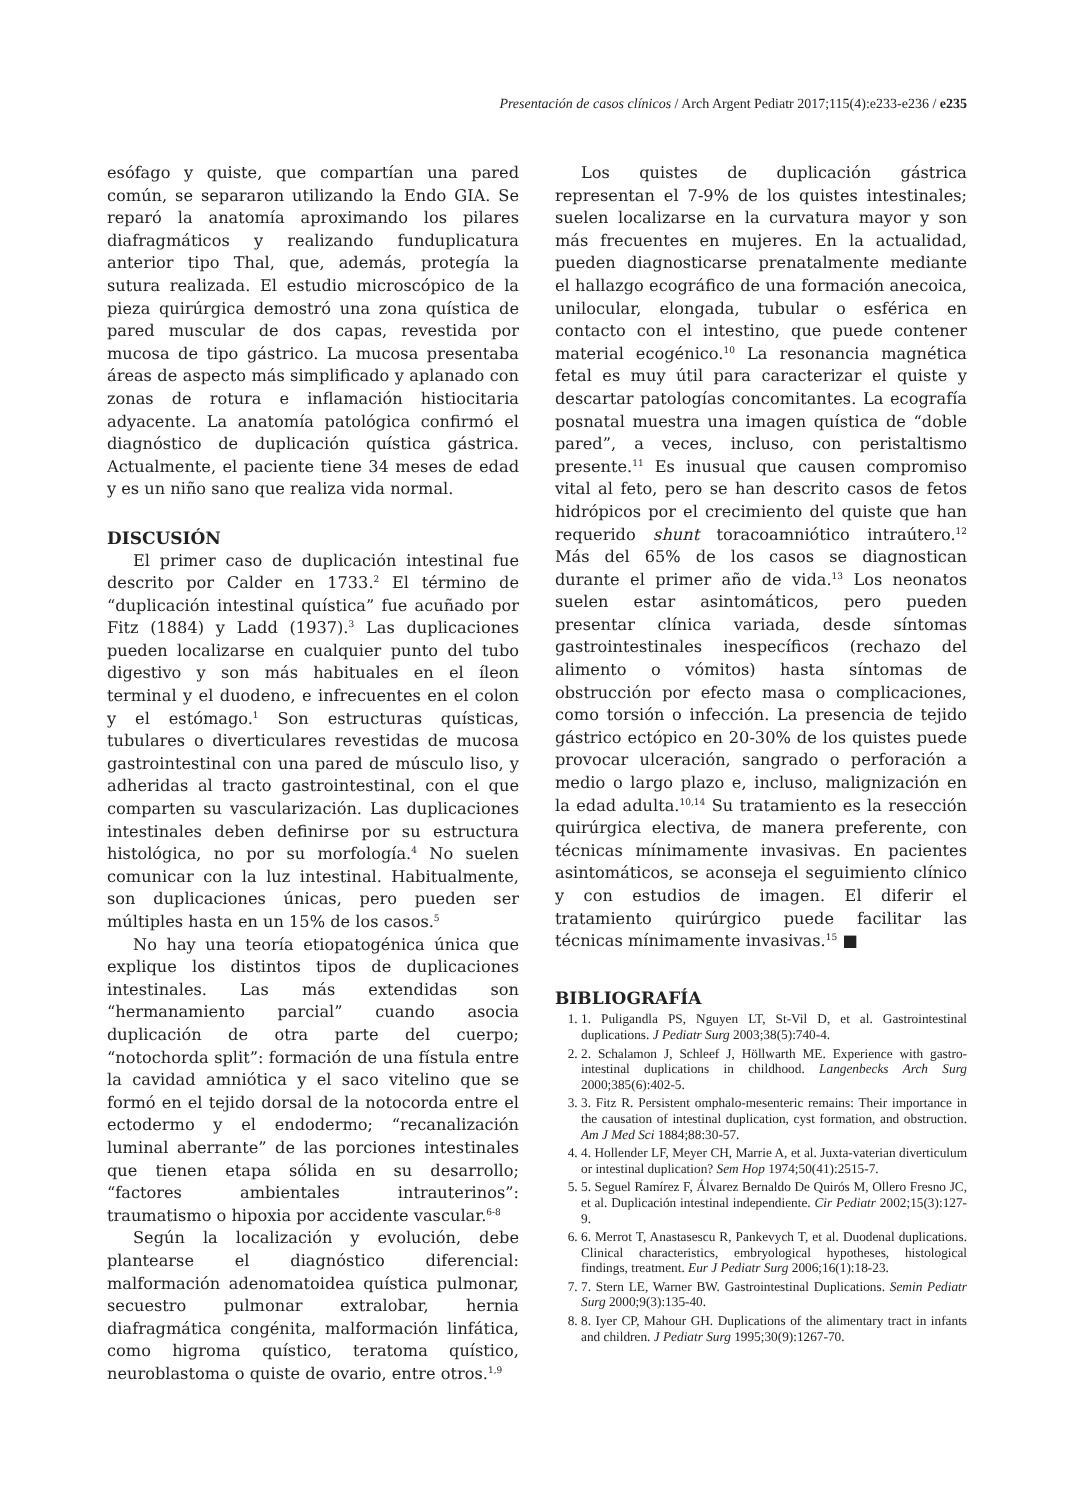Presentación de casos clínicos / Arch Argent Pediatr 2017;115(4):e233-e236 / e235
esófago y quiste, que compartían una pared común, se separaron utilizando la Endo GIA. Se reparó la anatomía aproximando los pilares diafragmáticos y realizando funduplicatura anterior tipo Thal, que, además, protegía la sutura realizada. El estudio microscópico de la pieza quirúrgica demostró una zona quística de pared muscular de dos capas, revestida por mucosa de tipo gástrico. La mucosa presentaba áreas de aspecto más simplificado y aplanado con zonas de rotura e inflamación histiocitaria adyacente. La anatomía patológica confirmó el diagnóstico de duplicación quística gástrica. Actualmente, el paciente tiene 34 meses de edad y es un niño sano que realiza vida normal.
DISCUSIÓN
El primer caso de duplicación intestinal fue descrito por Calder en 1733.<sup>2</sup> El término de “duplicación intestinal quística” fue acuñado por Fitz (1884) y Ladd (1937).<sup>3</sup> Las duplicaciones pueden localizarse en cualquier punto del tubo digestivo y son más habituales en el íleon terminal y el duodeno, e infrecuentes en el colon y el estómago.<sup>1</sup> Son estructuras quísticas, tubulares o diverticulares revestidas de mucosa gastrointestinal con una pared de músculo liso, y adheridas al tracto gastrointestinal, con el que comparten su vascularización. Las duplicaciones intestinales deben definirse por su estructura histológica, no por su morfología.<sup>4</sup> No suelen comunicar con la luz intestinal. Habitualmente, son duplicaciones únicas, pero pueden ser múltiples hasta en un 15% de los casos.<sup>5</sup>
No hay una teoría etiopatogénica única que explique los distintos tipos de duplicaciones intestinales. Las más extendidas son “hermanamiento parcial” cuando asocia duplicación de otra parte del cuerpo; “notochorda split”: formación de una fístula entre la cavidad amniótica y el saco vitelino que se formó en el tejido dorsal de la notocorda entre el ectodermo y el endodermo; “recanalización luminal aberrante” de las porciones intestinales que tienen etapa sólida en su desarrollo; “factores ambientales intrauterinos”: traumatismo o hipoxia por accidente vascular.<sup>6-8</sup>
Según la localización y evolución, debe plantearse el diagnóstico diferencial: malformación adenomatoidea quística pulmonar, secuestro pulmonar extralobar, hernia diafragmática congénita, malformación linfática, como higroma quístico, teratoma quístico, neuroblastoma o quiste de ovario, entre otros.<sup>1,9</sup>
Los quistes de duplicación gástrica representan el 7-9% de los quistes intestinales; suelen localizarse en la curvatura mayor y son más frecuentes en mujeres. En la actualidad, pueden diagnosticarse prenatalmente mediante el hallazgo ecográfico de una formación anecoica, unilocular, elongada, tubular o esférica en contacto con el intestino, que puede contener material ecogénico.<sup>10</sup> La resonancia magnética fetal es muy útil para caracterizar el quiste y descartar patologías concomitantes. La ecografía posnatal muestra una imagen quística de “doble pared”, a veces, incluso, con peristaltismo presente.<sup>11</sup> Es inusual que causen compromiso vital al feto, pero se han descrito casos de fetos hidrópicos por el crecimiento del quiste que han requerido shunt toracoamniótico intraútero.<sup>12</sup> Más del 65% de los casos se diagnostican durante el primer año de vida.<sup>13</sup> Los neonatos suelen estar asintomáticos, pero pueden presentar clínica variada, desde síntomas gastrointestinales inespecíficos (rechazo del alimento o vómitos) hasta síntomas de obstrucción por efecto masa o complicaciones, como torsión o infección. La presencia de tejido gástrico ectópico en 20-30% de los quistes puede provocar ulceración, sangrado o perforación a medio o largo plazo e, incluso, malignización en la edad adulta.<sup>10,14</sup> Su tratamiento es la resección quirúrgica electiva, de manera preferente, con técnicas mínimamente invasivas. En pacientes asintomáticos, se aconseja el seguimiento clínico y con estudios de imagen. El diferir el tratamiento quirúrgico puede facilitar las técnicas mínimamente invasivas.<sup>15</sup> ■
BIBLIOGRAFÍA
1. 1. Puligandla PS, Nguyen LT, St-Vil D, et al. Gastrointestinal duplications. J Pediatr Surg 2003;38(5):740-4.
2. 2. Schalamon J, Schleef J, Höllwarth ME. Experience with gastro-intestinal duplications in childhood. Langenbecks Arch Surg 2000;385(6):402-5.
3. 3. Fitz R. Persistent omphalo-mesenteric remains: Their importance in the causation of intestinal duplication, cyst formation, and obstruction. Am J Med Sci 1884;88:30-57.
4. 4. Hollender LF, Meyer CH, Marrie A, et al. Juxta-vaterian diverticulum or intestinal duplication? Sem Hop 1974;50(41):2515-7.
5. 5. Seguel Ramírez F, Álvarez Bernaldo De Quirós M, Ollero Fresno JC, et al. Duplicación intestinal independiente. Cir Pediatr 2002;15(3):127-9.
6. 6. Merrot T, Anastasescu R, Pankevych T, et al. Duodenal duplications. Clinical characteristics, embryological hypotheses, histological findings, treatment. Eur J Pediatr Surg 2006;16(1):18-23.
7. 7. Stern LE, Warner BW. Gastrointestinal Duplications. Semin Pediatr Surg 2000;9(3):135-40.
8. 8. Iyer CP, Mahour GH. Duplications of the alimentary tract in infants and children. J Pediatr Surg 1995;30(9):1267-70.